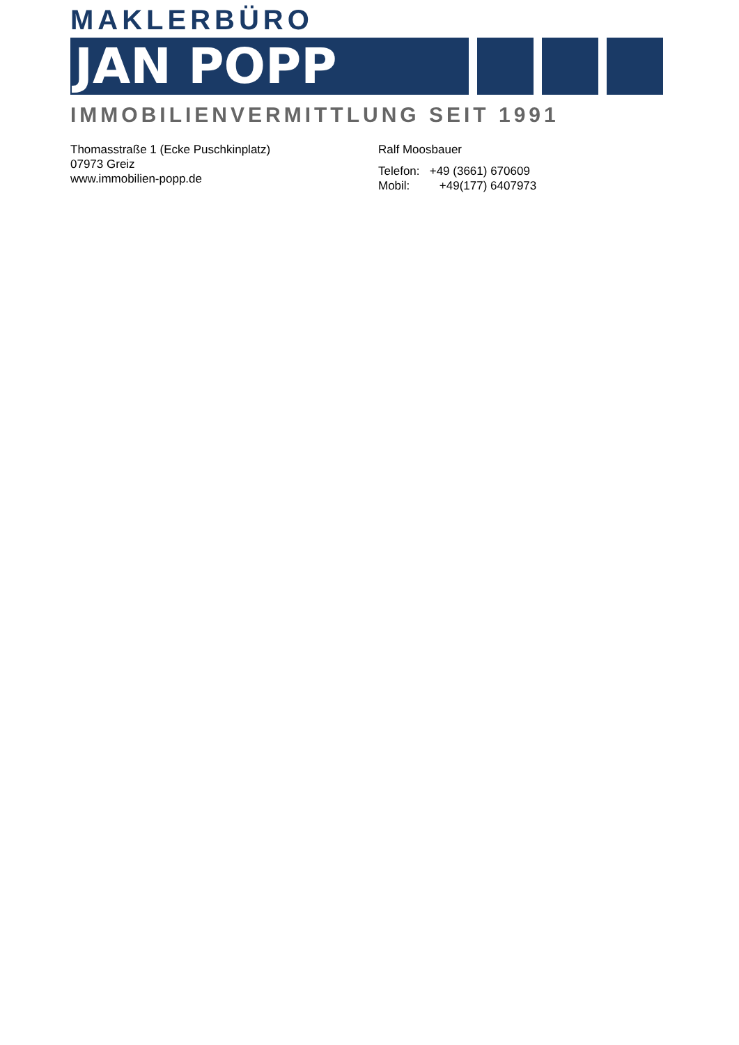MAKLERBÜRO
JAN POPP
IMMOBILIENVERMITTLUNG SEIT 1991
Thomasstraße 1 (Ecke Puschkinplatz)
07973 Greiz
www.immobilien-popp.de
Ralf Moosbauer
Telefon: +49 (3661) 670609
Mobil: +49(177) 6407973